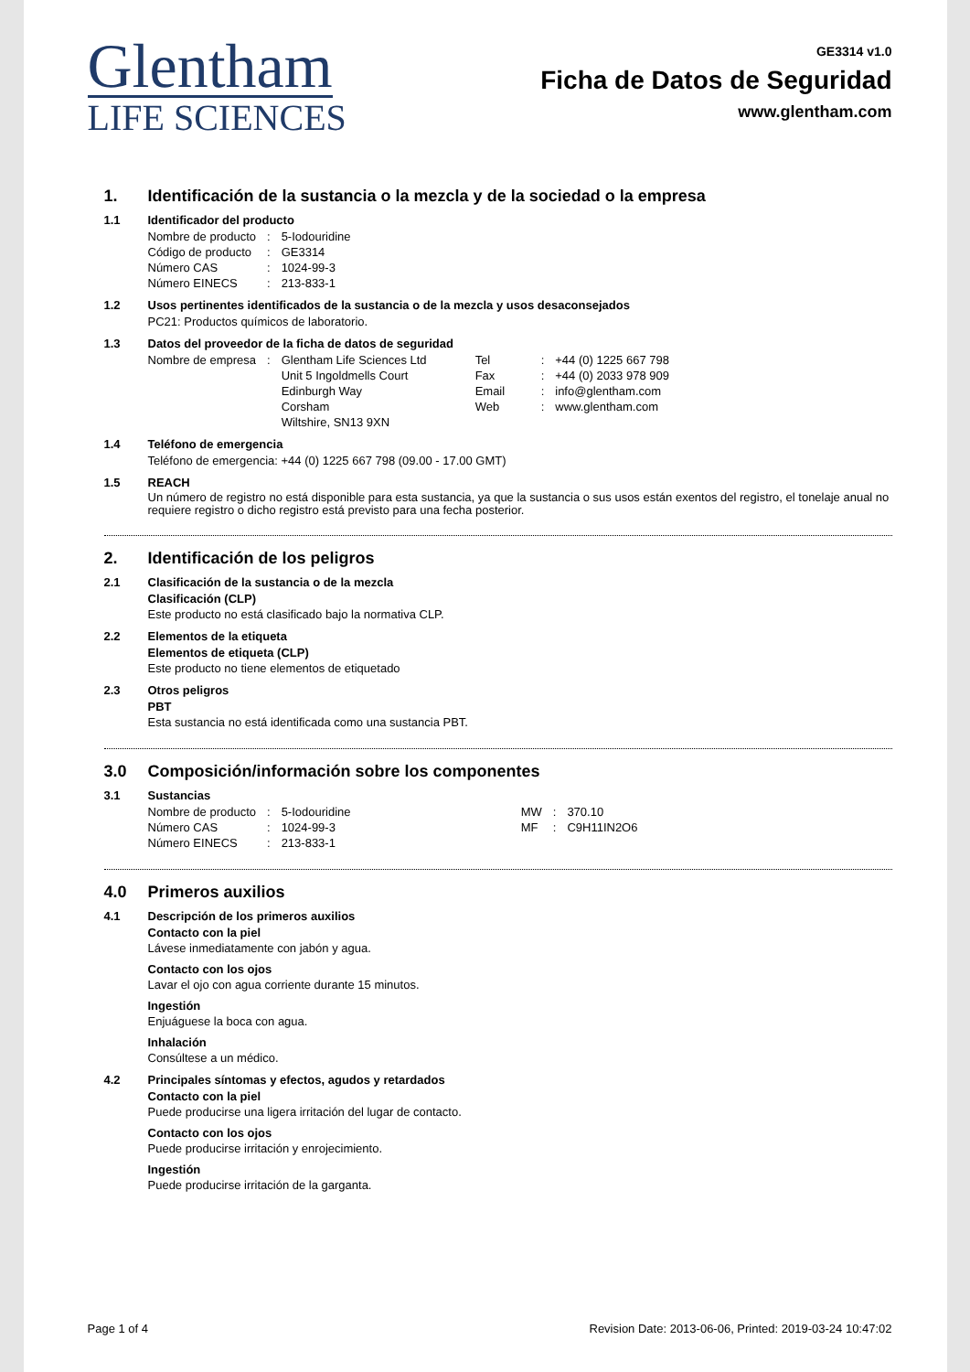Glentham
LIFE SCIENCES
GE3314 v1.0
Ficha de Datos de Seguridad
www.glentham.com
1. Identificación de la sustancia o la mezcla y de la sociedad o la empresa
1.1 Identificador del producto
| Nombre de producto | : | 5-Iodouridine |
| Código de producto | : | GE3314 |
| Número CAS | : | 1024-99-3 |
| Número EINECS | : | 213-833-1 |
1.2 Usos pertinentes identificados de la sustancia o de la mezcla y usos desaconsejados
PC21: Productos químicos de laboratorio.
1.3 Datos del proveedor de la ficha de datos de seguridad
| Nombre de empresa | : | Glentham Life Sciences Ltd | Tel | : | +44 (0) 1225 667 798 |
| | | Unit 5 Ingoldmells Court | Fax | : | +44 (0) 2033 978 909 |
| | | Edinburgh Way | Email | : | info@glentham.com |
| | | Corsham | Web | : | www.glentham.com |
| | | Wiltshire, SN13 9XN | | | |
1.4 Teléfono de emergencia
Teléfono de emergencia: +44 (0) 1225 667 798 (09.00 - 17.00 GMT)
1.5 REACH
Un número de registro no está disponible para esta sustancia, ya que la sustancia o sus usos están exentos del registro, el tonelaje anual no requiere registro o dicho registro está previsto para una fecha posterior.
2. Identificación de los peligros
2.1 Clasificación de la sustancia o de la mezcla
Clasificación (CLP)
Este producto no está clasificado bajo la normativa CLP.
2.2 Elementos de la etiqueta
Elementos de etiqueta (CLP)
Este producto no tiene elementos de etiquetado
2.3 Otros peligros
PBT
Esta sustancia no está identificada como una sustancia PBT.
3.0 Composición/información sobre los componentes
3.1 Sustancias
| Nombre de producto | : | 5-Iodouridine | MW | : | 370.10 |
| Número CAS | : | 1024-99-3 | MF | : | C9H11IN2O6 |
| Número EINECS | : | 213-833-1 | | | |
4.0 Primeros auxilios
4.1 Descripción de los primeros auxilios
Contacto con la piel
Lávese inmediatamente con jabón y agua.
Contacto con los ojos
Lavar el ojo con agua corriente durante 15 minutos.
Ingestión
Enjuáguese la boca con agua.
Inhalación
Consúltese a un médico.
4.2 Principales síntomas y efectos, agudos y retardados
Contacto con la piel
Puede producirse una ligera irritación del lugar de contacto.
Contacto con los ojos
Puede producirse irritación y enrojecimiento.
Ingestión
Puede producirse irritación de la garganta.
Page 1 of 4 Revision Date: 2013-06-06, Printed: 2019-03-24 10:47:02